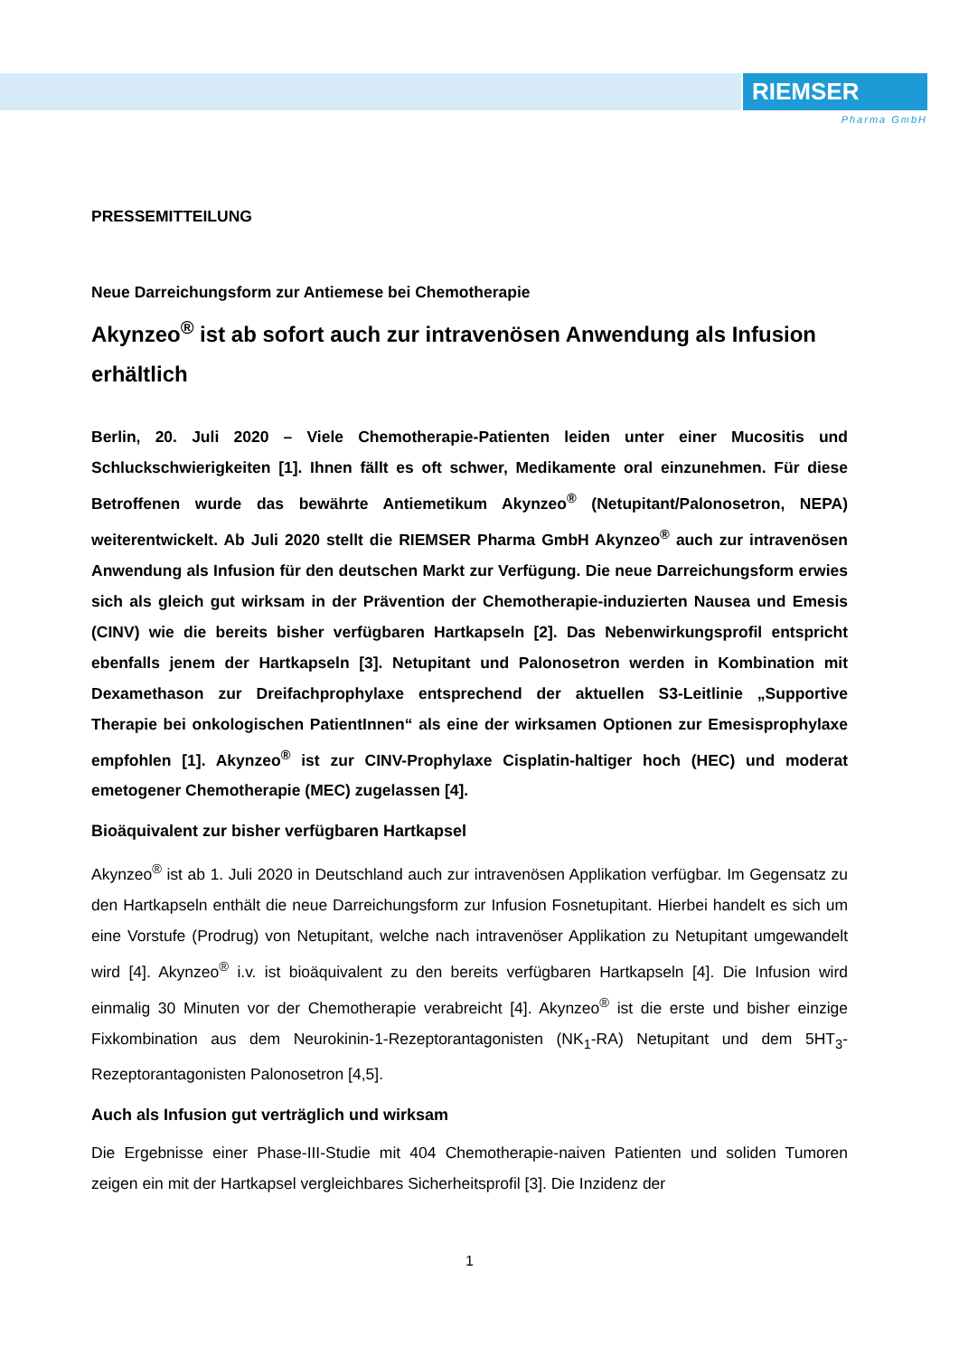RIEMSER
Pharma GmbH
PRESSEMITTEILUNG
Neue Darreichungsform zur Antiemese bei Chemotherapie
Akynzeo<sup>®</sup> ist ab sofort auch zur intravenösen Anwendung als Infusion erhältlich
Berlin, 20. Juli 2020 – Viele Chemotherapie-Patienten leiden unter einer Mucositis und Schluckschwierigkeiten [1]. Ihnen fällt es oft schwer, Medikamente oral einzunehmen. Für diese Betroffenen wurde das bewährte Antiemetikum Akynzeo<sup>®</sup> (Netupitant/Palonosetron, NEPA) weiterentwickelt. Ab Juli 2020 stellt die RIEMSER Pharma GmbH Akynzeo<sup>®</sup> auch zur intravenösen Anwendung als Infusion für den deutschen Markt zur Verfügung. Die neue Darreichungsform erwies sich als gleich gut wirksam in der Prävention der Chemotherapie-induzierten Nausea und Emesis (CINV) wie die bereits bisher verfügbaren Hartkapseln [2]. Das Nebenwirkungsprofil entspricht ebenfalls jenem der Hartkapseln [3]. Netupitant und Palonosetron werden in Kombination mit Dexamethason zur Dreifachprophylaxe entsprechend der aktuellen S3-Leitlinie „Supportive Therapie bei onkologischen PatientInnen“ als eine der wirksamen Optionen zur Emesisprophylaxe empfohlen [1]. Akynzeo<sup>®</sup> ist zur CINV-Prophylaxe Cisplatin-haltiger hoch (HEC) und moderat emetogener Chemotherapie (MEC) zugelassen [4].
Bioäquivalent zur bisher verfügbaren Hartkapsel
Akynzeo<sup>®</sup> ist ab 1. Juli 2020 in Deutschland auch zur intravenösen Applikation verfügbar. Im Gegensatz zu den Hartkapseln enthält die neue Darreichungsform zur Infusion Fosnetupitant. Hierbei handelt es sich um eine Vorstufe (Prodrug) von Netupitant, welche nach intravenöser Applikation zu Netupitant umgewandelt wird [4]. Akynzeo<sup>®</sup> i.v. ist bioäquivalent zu den bereits verfügbaren Hartkapseln [4]. Die Infusion wird einmalig 30 Minuten vor der Chemotherapie verabreicht [4]. Akynzeo<sup>®</sup> ist die erste und bisher einzige Fixkombination aus dem Neurokinin-1-Rezeptorantagonisten (NK<sub>1</sub>-RA) Netupitant und dem 5HT<sub>3</sub>-Rezeptorantagonisten Palonosetron [4,5].
Auch als Infusion gut verträglich und wirksam
Die Ergebnisse einer Phase-III-Studie mit 404 Chemotherapie-naiven Patienten und soliden Tumoren zeigen ein mit der Hartkapsel vergleichbares Sicherheitsprofil [3]. Die Inzidenz der
1